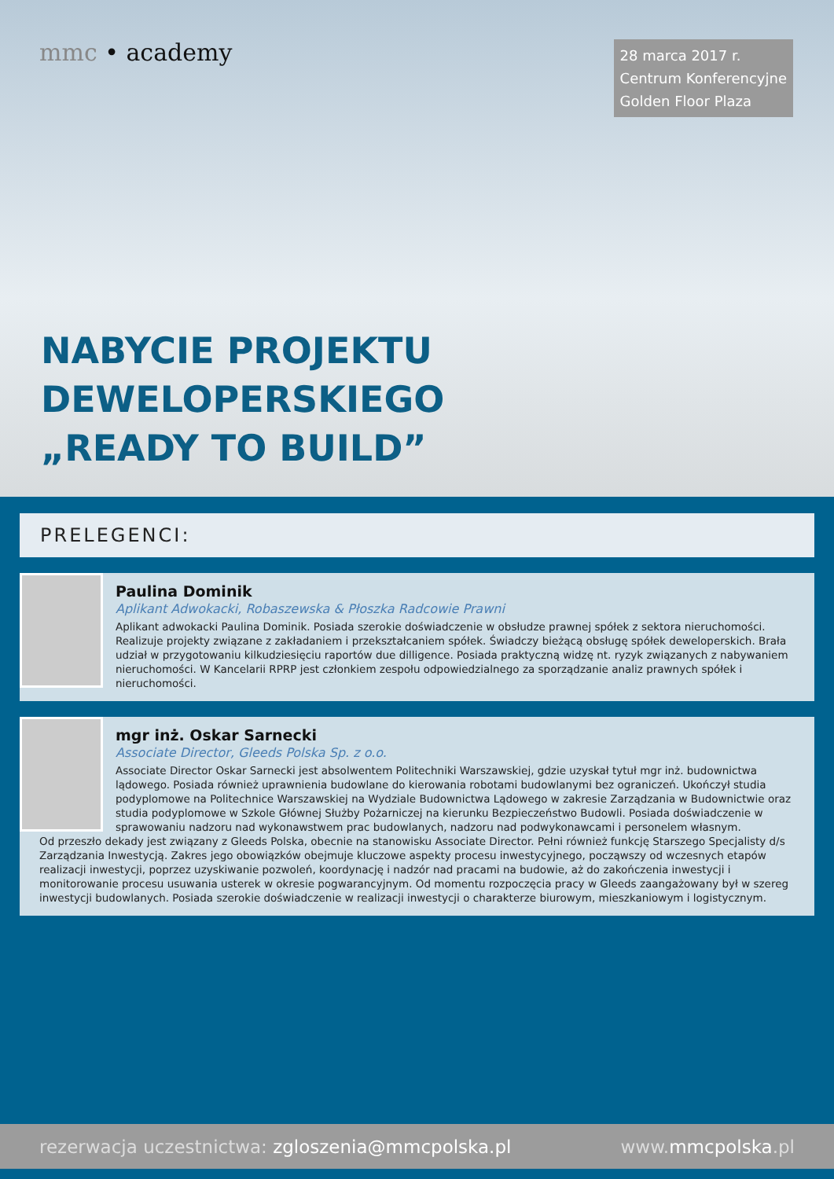mmc • academy
28 marca 2017 r.
Centrum Konferencyjne
Golden Floor Plaza
NABYCIE PROJEKTU
DEWELOPERSKIEGO
„READY TO BUILD”
PRELEGENCI:
Paulina Dominik
Aplikant Adwokacki, Robaszewska & Płoszka Radcowie Prawni
Aplikant adwokacki Paulina Dominik. Posiada szerokie doświadczenie w obsłudze prawnej spółek z sektora nieruchomości. Realizuje projekty związane z zakładaniem i przekształcaniem spółek. Świadczy bieżącą obsługę spółek deweloperskich. Brała udział w przygotowaniu kilkudziesięciu raportów due dilligence. Posiada praktyczną widzę nt. ryzyk związanych z nabywaniem nieruchomości. W Kancelarii RPRP jest członkiem zespołu odpowiedzialnego za sporządzanie analiz prawnych spółek i nieruchomości.
mgr inż. Oskar Sarnecki
Associate Director, Gleeds Polska Sp. z o.o.
Associate Director Oskar Sarnecki jest absolwentem Politechniki Warszawskiej, gdzie uzyskał tytuł mgr inż. budownictwa lądowego. Posiada również uprawnienia budowlane do kierowania robotami budowlanymi bez ograniczeń. Ukończył studia podyplomowe na Politechnice Warszawskiej na Wydziale Budownictwa Lądowego w zakresie Zarządzania w Budownictwie oraz studia podyplomowe w Szkole Głównej Służby Pożarniczej na kierunku Bezpieczeństwo Budowli. Posiada doświadczenie w sprawowaniu nadzoru nad wykonawstwem prac budowlanych, nadzoru nad podwykonawcami i personelem własnym.
Od przeszło dekady jest związany z Gleeds Polska, obecnie na stanowisku Associate Director. Pełni również funkcję Starszego Specjalisty d/s Zarządzania Inwestycją. Zakres jego obowiązków obejmuje kluczowe aspekty procesu inwestycyjnego, począwszy od wczesnych etapów realizacji inwestycji, poprzez uzyskiwanie pozwoleń, koordynację i nadzór nad pracami na budowie, aż do zakończenia inwestycji i monitorowanie procesu usuwania usterek w okresie pogwarancyjnym. Od momentu rozpoczęcia pracy w Gleeds zaangażowany był w szereg inwestycji budowlanych. Posiada szerokie doświadczenie w realizacji inwestycji o charakterze biurowym, mieszkaniowym i logistycznym.
rezerwacja uczestnictwa: zgloszenia@mmcpolska.pl
www.mmcpolska.pl